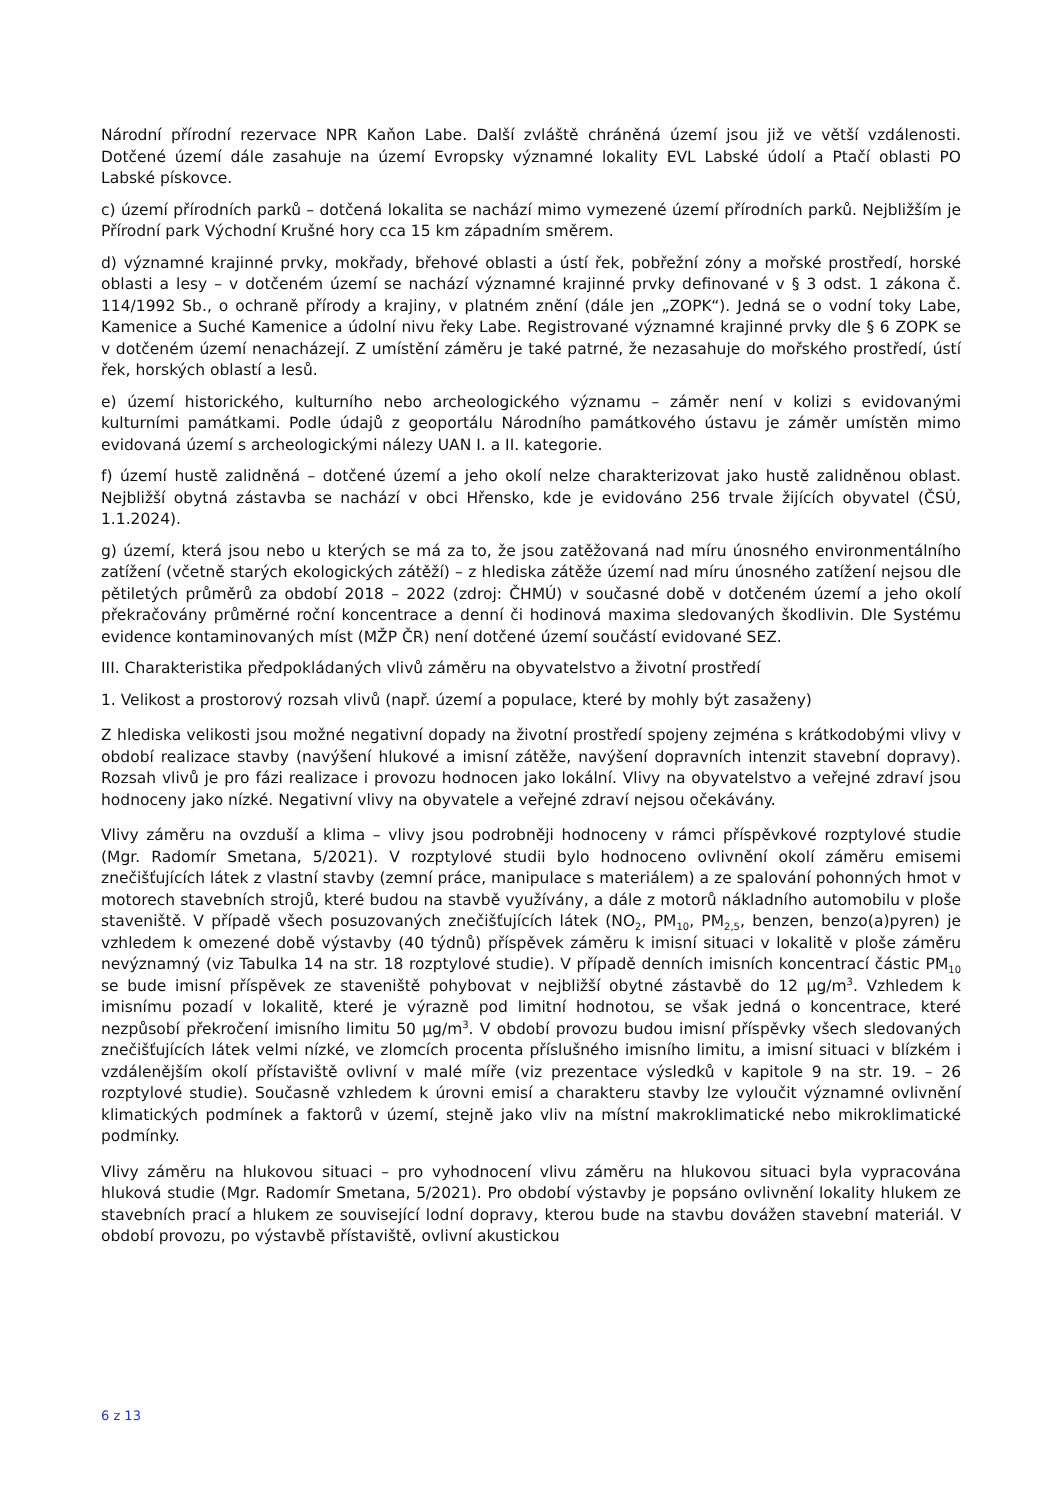Národní přírodní rezervace NPR Kaňon Labe. Další zvláště chráněná území jsou již ve větší vzdálenosti. Dotčené území dále zasahuje na území Evropsky významné lokality EVL Labské údolí a Ptačí oblasti PO Labské pískovce.
c) území přírodních parků – dotčená lokalita se nachází mimo vymezené území přírodních parků. Nejbližším je Přírodní park Východní Krušné hory cca 15 km západním směrem.
d) významné krajinné prvky, mokřady, břehové oblasti a ústí řek, pobřežní zóny a mořské prostředí, horské oblasti a lesy – v dotčeném území se nachází významné krajinné prvky definované v § 3 odst. 1 zákona č. 114/1992 Sb., o ochraně přírody a krajiny, v platném znění (dále jen „ZOPK“). Jedná se o vodní toky Labe, Kamenice a Suché Kamenice a údolní nivu řeky Labe. Registrované významné krajinné prvky dle § 6 ZOPK se v dotčeném území nenacházejí. Z umístění záměru je také patrné, že nezasahuje do mořského prostředí, ústí řek, horských oblastí a lesů.
e) území historického, kulturního nebo archeologického významu – záměr není v kolizi s evidovanými kulturními památkami. Podle údajů z geoportálu Národního památkového ústavu je záměr umístěn mimo evidovaná území s archeologickými nálezy UAN I. a II. kategorie.
f) území hustě zalidněná – dotčené území a jeho okolí nelze charakterizovat jako hustě zalidněnou oblast. Nejbližší obytná zástavba se nachází v obci Hřensko, kde je evidováno 256 trvale žijících obyvatel (ČSÚ, 1.1.2024).
g) území, která jsou nebo u kterých se má za to, že jsou zatěžovaná nad míru únosného environmentálního zatížení (včetně starých ekologických zátěží) – z hlediska zátěže území nad míru únosného zatížení nejsou dle pětiletých průměrů za období 2018 – 2022 (zdroj: ČHMÚ) v současné době v dotčeném území a jeho okolí překračovány průměrné roční koncentrace a denní či hodinová maxima sledovaných škodlivin. Dle Systému evidence kontaminovaných míst (MŽP ČR) není dotčené území součástí evidované SEZ.
III. Charakteristika předpokládaných vlivů záměru na obyvatelstvo a životní prostředí
1. Velikost a prostorový rozsah vlivů (např. území a populace, které by mohly být zasaženy)
Z hlediska velikosti jsou možné negativní dopady na životní prostředí spojeny zejména s krátkodobými vlivy v období realizace stavby (navýšení hlukové a imisní zátěže, navýšení dopravních intenzit stavební dopravy). Rozsah vlivů je pro fázi realizace i provozu hodnocen jako lokální. Vlivy na obyvatelstvo a veřejné zdraví jsou hodnoceny jako nízké. Negativní vlivy na obyvatele a veřejné zdraví nejsou očekávány.
Vlivy záměru na ovzduší a klima – vlivy jsou podrobněji hodnoceny v rámci příspěvkové rozptylové studie (Mgr. Radomír Smetana, 5/2021). V rozptylové studii bylo hodnoceno ovlivnění okolí záměru emisemi znečišťujících látek z vlastní stavby (zemní práce, manipulace s materiálem) a ze spalování pohonných hmot v motorech stavebních strojů, které budou na stavbě využívány, a dále z motorů nákladního automobilu v ploše staveniště. V případě všech posuzovaných znečišťujících látek (NO<sub>2</sub>, PM<sub>10</sub>, PM<sub>2,5</sub>, benzen, benzo(a)pyren) je vzhledem k omezené době výstavby (40 týdnů) příspěvek záměru k imisní situaci v lokalitě v ploše záměru nevýznamný (viz Tabulka 14 na str. 18 rozptylové studie). V případě denních imisních koncentrací částic PM<sub>10</sub> se bude imisní příspěvek ze staveniště pohybovat v nejbližší obytné zástavbě do 12 µg/m<sup>3</sup>. Vzhledem k imisnímu pozadí v lokalitě, které je výrazně pod limitní hodnotou, se však jedná o koncentrace, které nezpůsobí překročení imisního limitu 50 µg/m<sup>3</sup>. V období provozu budou imisní příspěvky všech sledovaných znečišťujících látek velmi nízké, ve zlomcích procenta příslušného imisního limitu, a imisní situaci v blízkém i vzdálenějším okolí přístaviště ovlivní v malé míře (viz prezentace výsledků v kapitole 9 na str. 19. – 26 rozptylové studie). Současně vzhledem k úrovni emisí a charakteru stavby lze vyloučit významné ovlivnění klimatických podmínek a faktorů v území, stejně jako vliv na místní makroklimatické nebo mikroklimatické podmínky.
Vlivy záměru na hlukovou situaci – pro vyhodnocení vlivu záměru na hlukovou situaci byla vypracována hluková studie (Mgr. Radomír Smetana, 5/2021). Pro období výstavby je popsáno ovlivnění lokality hlukem ze stavebních prací a hlukem ze související lodní dopravy, kterou bude na stavbu dovážen stavební materiál. V období provozu, po výstavbě přístaviště, ovlivní akustickou
6 z 13